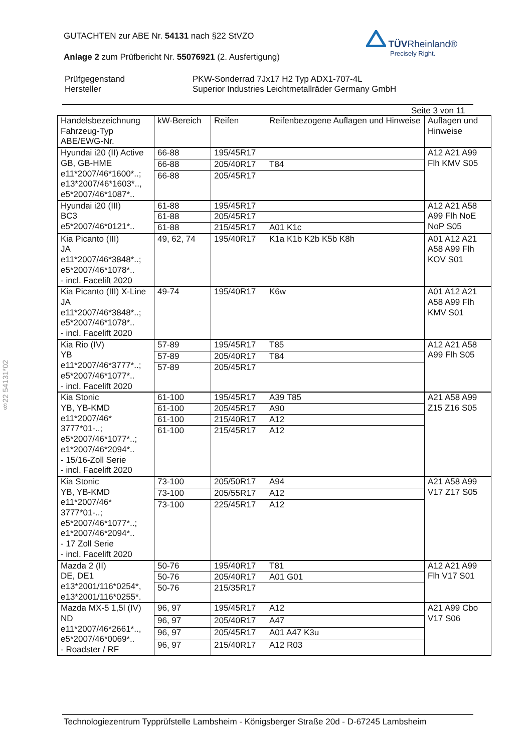GUTACHTEN zur ABE Nr. 54131 nach §22 StVZO
Anlage 2 zum Prüfbericht Nr. 55076921 (2. Ausfertigung)
TÜV Rheinland®
Precisely Right.
| Prüfgegenstand Hersteller | PKW-Sonderrad 7Jx17 H2 Typ ADX1-707-4L Superior Industries Leichtmetallräder Germany GmbH |
Seite 3 von 11
| Handelsbezeichnung Fahrzeug-Typ ABE/EWG-Nr. | kW-Bereich | Reifen | Reifenbezogene Auflagen und Hinweise | Auflagen und Hinweise |
| --- | --- | --- | --- | --- |
| Hyundai i20 (II) Active GB, GB-HME e11*2007/46*1600*..; e13*2007/46*1603*.., e5*2007/46*1087*.. | 66-88 | 195/45R17 | | A12 A21 A99 Flh KMV S05 |
| | 66-88 | 205/40R17 | T84 | |
| | 66-88 | 205/45R17 | | |
| Hyundai i20 (III) BC3 e5*2007/46*0121*.. | 61-88 | 195/45R17 | | A12 A21 A58 A99 Flh NoE NoP S05 |
| | 61-88 | 205/45R17 | | |
| | 61-88 | 215/45R17 | A01 K1c | |
| Kia Picanto (III) JA e11*2007/46*3848*..; e5*2007/46*1078*.. - incl. Facelift 2020 | 49, 62, 74 | 195/40R17 | K1a K1b K2b K5b K8h | A01 A12 A21 A58 A99 Flh KOV S01 |
| Kia Picanto (III) X-Line JA e11*2007/46*3848*..; e5*2007/46*1078*.. - incl. Facelift 2020 | 49-74 | 195/40R17 | K6w | A01 A12 A21 A58 A99 Flh KMV S01 |
| Kia Rio (IV) YB e11*2007/46*3777*..; e5*2007/46*1077*.. - incl. Facelift 2020 | 57-89 | 195/45R17 | T85 | A12 A21 A58 A99 Flh S05 |
| | 57-89 | 205/40R17 | T84 | |
| | 57-89 | 205/45R17 | | |
| Kia Stonic YB, YB-KMD e11*2007/46* 3777*01-..; e5*2007/46*1077*..; e1*2007/46*2094*.. - 15/16-Zoll Serie - incl. Facelift 2020 | 61-100 | 195/45R17 | A39 T85 | A21 A58 A99 Z15 Z16 S05 |
| | 61-100 | 205/45R17 | A90 | |
| | 61-100 | 215/40R17 | A12 | |
| | 61-100 | 215/45R17 | A12 | |
| Kia Stonic YB, YB-KMD e11*2007/46* 3777*01-..; e5*2007/46*1077*..; e1*2007/46*2094*.. - 17 Zoll Serie - incl. Facelift 2020 | 73-100 | 205/50R17 | A94 | A21 A58 A99 V17 Z17 S05 |
| | 73-100 | 205/55R17 | A12 | |
| | 73-100 | 225/45R17 | A12 | |
| Mazda 2 (II) DE, DE1 e13*2001/116*0254*, e13*2001/116*0255*. | 50-76 | 195/40R17 | T81 | A12 A21 A99 Flh V17 S01 |
| | 50-76 | 205/40R17 | A01 G01 | |
| | 50-76 | 215/35R17 | | |
| Mazda MX-5 1,5l (IV) ND e11*2007/46*2661*.., e5*2007/46*0069*.. - Roadster / RF | 96, 97 | 195/45R17 | A12 | A21 A99 Cbo V17 S06 |
| | 96, 97 | 205/40R17 | A47 | |
| | 96, 97 | 205/45R17 | A01 A47 K3u | |
| | 96, 97 | 215/40R17 | A12 R03 | |
§22 54131*02
Technologiezentrum Typprüfstelle Lambsheim - Königsberger Straße 20d - D-67245 Lambsheim